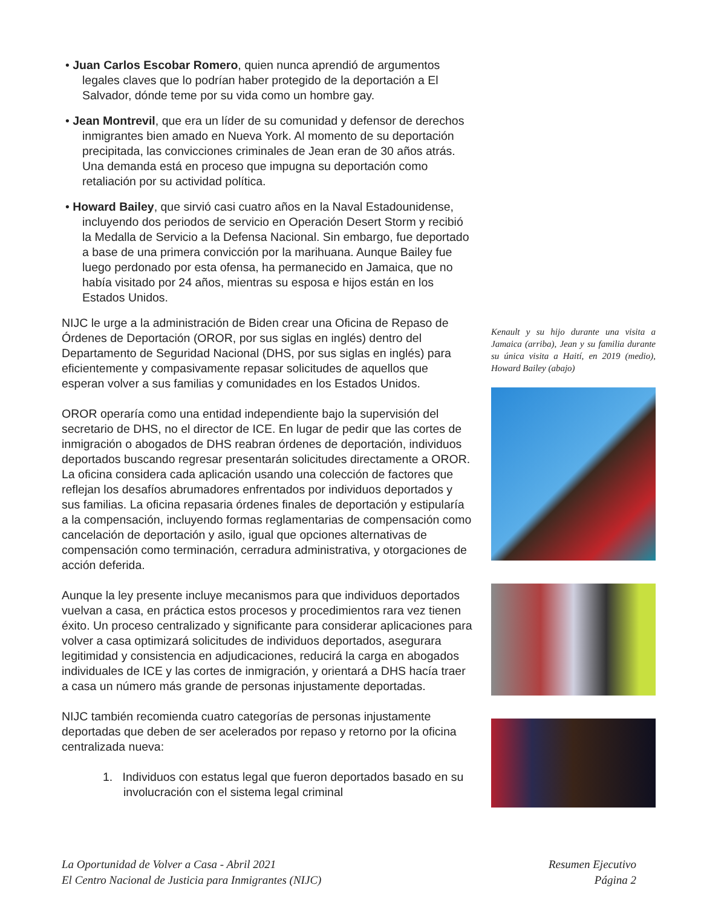• Juan Carlos Escobar Romero, quien nunca aprendió de argumentos legales claves que lo podrían haber protegido de la deportación a El Salvador, dónde teme por su vida como un hombre gay.
• Jean Montrevil, que era un líder de su comunidad y defensor de derechos inmigrantes bien amado en Nueva York. Al momento de su deportación precipitada, las convicciones criminales de Jean eran de 30 años atrás. Una demanda está en proceso que impugna su deportación como retaliación por su actividad política.
• Howard Bailey, que sirvió casi cuatro años en la Naval Estadounidense, incluyendo dos periodos de servicio en Operación Desert Storm y recibió la Medalla de Servicio a la Defensa Nacional. Sin embargo, fue deportado a base de una primera convicción por la marihuana. Aunque Bailey fue luego perdonado por esta ofensa, ha permanecido en Jamaica, que no había visitado por 24 años, mientras su esposa e hijos están en los Estados Unidos.
NIJC le urge a la administración de Biden crear una Oficina de Repaso de Órdenes de Deportación (OROR, por sus siglas en inglés) dentro del Departamento de Seguridad Nacional (DHS, por sus siglas en inglés) para eficientemente y compasivamente repasar solicitudes de aquellos que esperan volver a sus familias y comunidades en los Estados Unidos.
OROR operaría como una entidad independiente bajo la supervisión del secretario de DHS, no el director de ICE. En lugar de pedir que las cortes de inmigración o abogados de DHS reabran órdenes de deportación, individuos deportados buscando regresar presentarán solicitudes directamente a OROR. La oficina considera cada aplicación usando una colección de factores que reflejan los desafíos abrumadores enfrentados por individuos deportados y sus familias. La oficina repasaria órdenes finales de deportación y estipularía a la compensación, incluyendo formas reglamentarias de compensación como cancelación de deportación y asilo, igual que opciones alternativas de compensación como terminación, cerradura administrativa, y otorgaciones de acción deferida.
Aunque la ley presente incluye mecanismos para que individuos deportados vuelvan a casa, en práctica estos procesos y procedimientos rara vez tienen éxito. Un proceso centralizado y significante para considerar aplicaciones para volver a casa optimizará solicitudes de individuos deportados, asegurara legitimidad y consistencia en adjudicaciones, reducirá la carga en abogados individuales de ICE y las cortes de inmigración, y orientará a DHS hacía traer a casa un número más grande de personas injustamente deportadas.
NIJC también recomienda cuatro categorías de personas injustamente deportadas que deben de ser acelerados por repaso y retorno por la oficina centralizada nueva:
1. Individuos con estatus legal que fueron deportados basado en su involucración con el sistema legal criminal
Kenault y su hijo durante una visita a Jamaica (arriba), Jean y su familia durante su única visita a Haití, en 2019 (medio), Howard Bailey (abajo)
La Oportunidad de Volver a Casa - Abril 2021
El Centro Nacional de Justicia para Inmigrantes (NIJC)
Resumen Ejecutivo
Página 2